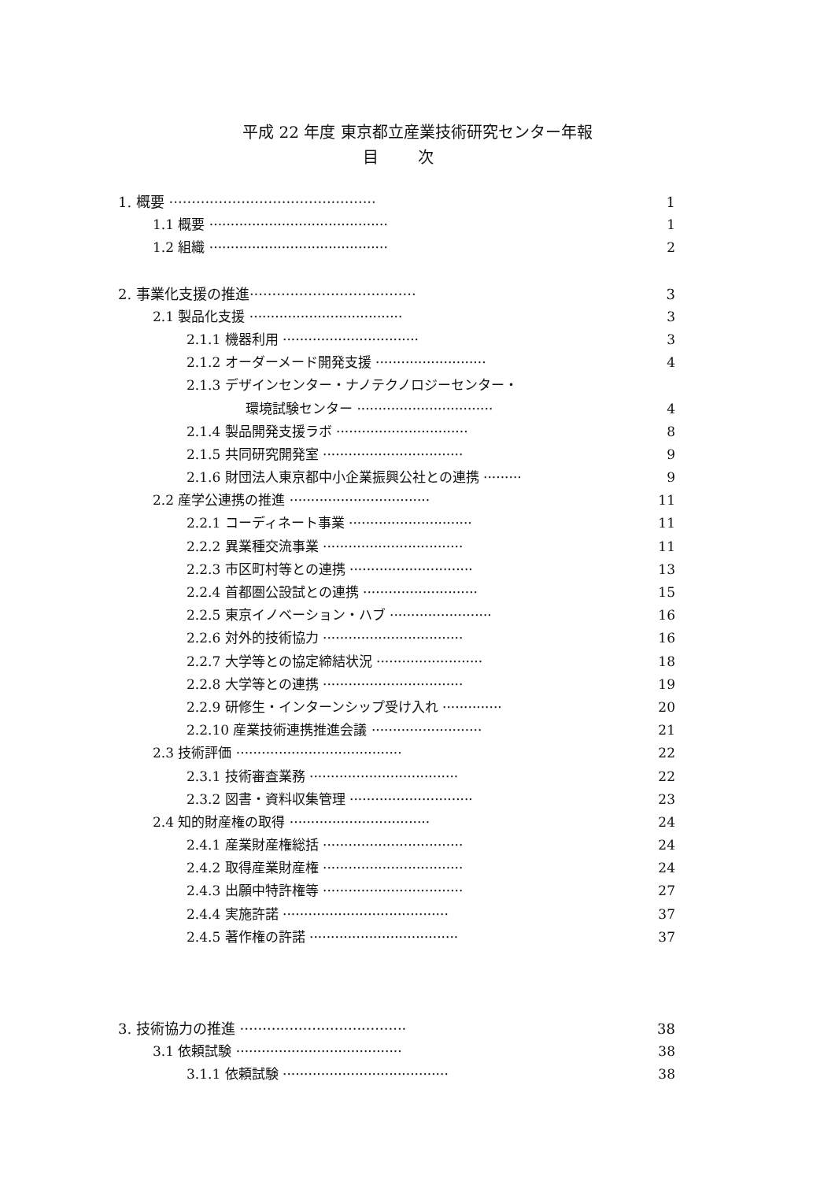平成 22 年度 東京都立産業技術研究センター年報
目次
1. 概要 ·············································· 1
1.1 概要 ·········································· 1
1.2 組織 ·········································· 2
2. 事業化支援の推進····································· 3
2.1 製品化支援 ···································· 3
2.1.1 機器利用 ································ 3
2.1.2 オーダーメード開発支援 ·························· 4
2.1.3 デザインセンター・ナノテクノロジーセンター・
環境試験センター ································ 4
2.1.4 製品開発支援ラボ ······························· 8
2.1.5 共同研究開発室 ································· 9
2.1.6 財団法人東京都中小企業振興公社との連携 ········· 9
2.2 産学公連携の推進 ································· 11
2.2.1 コーディネート事業 ····························· 11
2.2.2 異業種交流事業 ································· 11
2.2.3 市区町村等との連携 ····························· 13
2.2.4 首都圏公設試との連携 ··························· 15
2.2.5 東京イノベーション・ハブ ························ 16
2.2.6 対外的技術協力 ································· 16
2.2.7 大学等との協定締結状況 ························· 18
2.2.8 大学等との連携 ································· 19
2.2.9 研修生・インターンシップ受け入れ ·············· 20
2.2.10 産業技術連携推進会議 ·························· 21
2.3 技術評価 ······································· 22
2.3.1 技術審査業務 ··································· 22
2.3.2 図書・資料収集管理 ····························· 23
2.4 知的財産権の取得 ································· 24
2.4.1 産業財産権総括 ································· 24
2.4.2 取得産業財産権 ································· 24
2.4.3 出願中特許権等 ································· 27
2.4.4 実施許諾 ······································· 37
2.4.5 著作権の許諾 ··································· 37
3. 技術協力の推進 ····································· 38
3.1 依頼試験 ······································· 38
3.1.1 依頼試験 ······································· 38